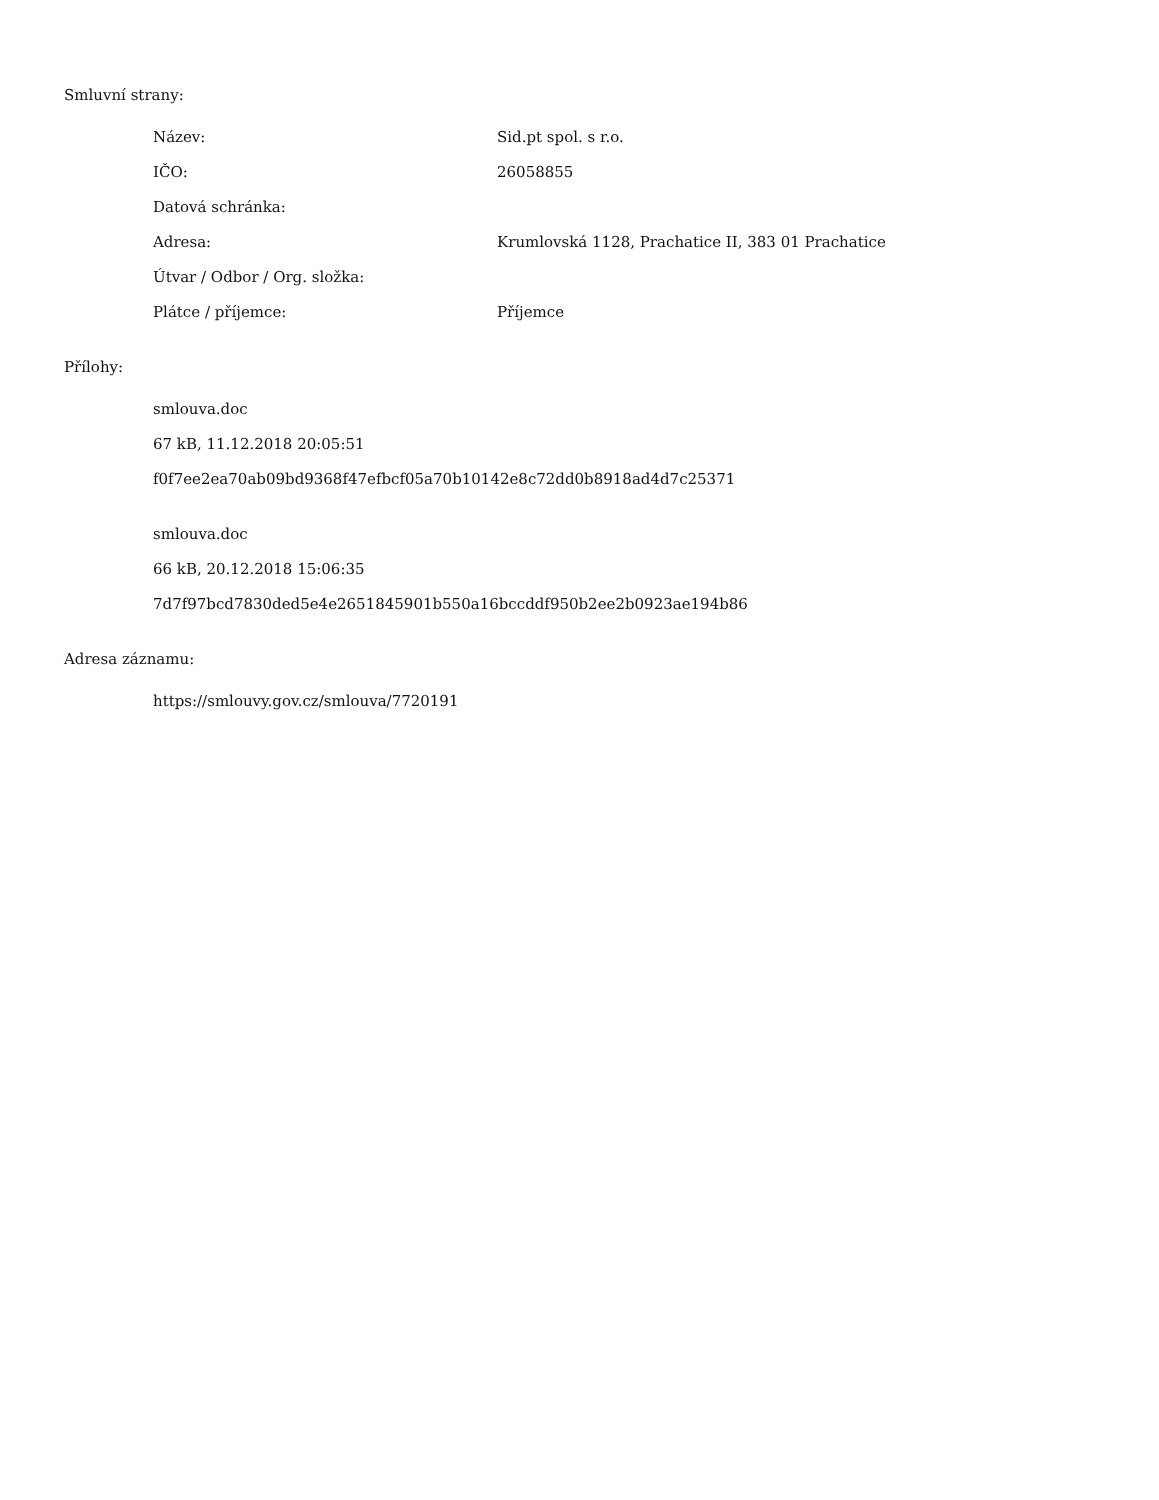Smluvní strany:
| Název: | Sid.pt spol. s r.o. |
| IČO: | 26058855 |
| Datová schránka: | |
| Adresa: | Krumlovská 1128, Prachatice II, 383 01 Prachatice |
| Útvar / Odbor / Org. složka: | |
| Plátce / příjemce: | Příjemce |
Přílohy:
smlouva.doc
67 kB, 11.12.2018 20:05:51
f0f7ee2ea70ab09bd9368f47efbcf05a70b10142e8c72dd0b8918ad4d7c25371
smlouva.doc
66 kB, 20.12.2018 15:06:35
7d7f97bcd7830ded5e4e2651845901b550a16bccddf950b2ee2b0923ae194b86
Adresa záznamu:
https://smlouvy.gov.cz/smlouva/7720191